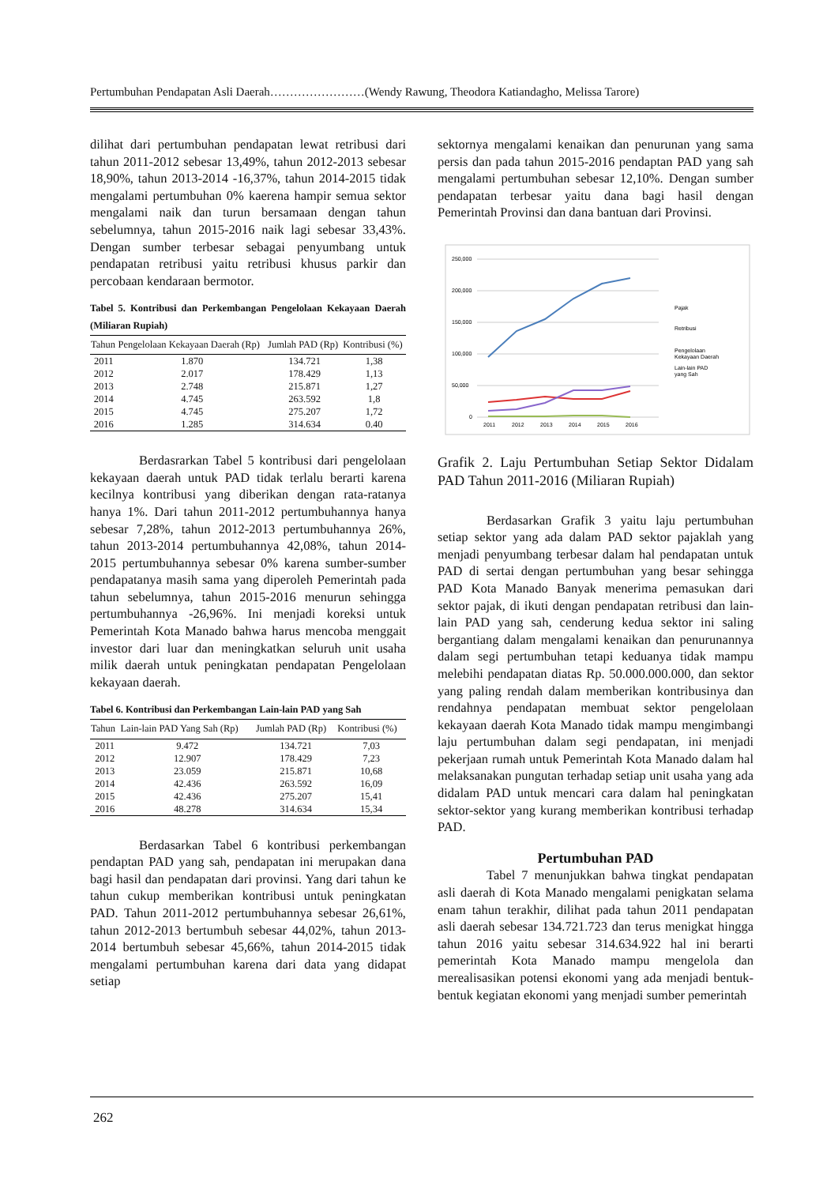Pertumbuhan Pendapatan Asli Daerah……………………(Wendy Rawung, Theodora Katiandagho, Melissa Tarore)
dilihat dari pertumbuhan pendapatan lewat retribusi dari tahun 2011-2012 sebesar 13,49%, tahun 2012-2013 sebesar 18,90%, tahun 2013-2014 -16,37%, tahun 2014-2015 tidak mengalami pertumbuhan 0% kaerena hampir semua sektor mengalami naik dan turun bersamaan dengan tahun sebelumnya, tahun 2015-2016 naik lagi sebesar 33,43%. Dengan sumber terbesar sebagai penyumbang untuk pendapatan retribusi yaitu retribusi khusus parkir dan percobaan kendaraan bermotor.
Tabel 5. Kontribusi dan Perkembangan Pengelolaan Kekayaan Daerah (Miliaran Rupiah)
| Tahun | Pengelolaan Kekayaan Daerah (Rp) | Jumlah PAD (Rp) | Kontribusi (%) |
| --- | --- | --- | --- |
| 2011 | 1.870 | 134.721 | 1,38 |
| 2012 | 2.017 | 178.429 | 1,13 |
| 2013 | 2.748 | 215.871 | 1,27 |
| 2014 | 4.745 | 263.592 | 1,8 |
| 2015 | 4.745 | 275.207 | 1,72 |
| 2016 | 1.285 | 314.634 | 0.40 |
Berdasrarkan Tabel 5 kontribusi dari pengelolaan kekayaan daerah untuk PAD tidak terlalu berarti karena kecilnya kontribusi yang diberikan dengan rata-ratanya hanya 1%. Dari tahun 2011-2012 pertumbuhannya hanya sebesar 7,28%, tahun 2012-2013 pertumbuhannya 26%, tahun 2013-2014 pertumbuhannya 42,08%, tahun 2014-2015 pertumbuhannya sebesar 0% karena sumber-sumber pendapatanya masih sama yang diperoleh Pemerintah pada tahun sebelumnya, tahun 2015-2016 menurun sehingga pertumbuhannya -26,96%. Ini menjadi koreksi untuk Pemerintah Kota Manado bahwa harus mencoba menggait investor dari luar dan meningkatkan seluruh unit usaha milik daerah untuk peningkatan pendapatan Pengelolaan kekayaan daerah.
Tabel 6. Kontribusi dan Perkembangan Lain-lain PAD yang Sah
| Tahun | Lain-lain PAD Yang Sah (Rp) | Jumlah PAD (Rp) | Kontribusi (%) |
| --- | --- | --- | --- |
| 2011 | 9.472 | 134.721 | 7,03 |
| 2012 | 12.907 | 178.429 | 7,23 |
| 2013 | 23.059 | 215.871 | 10,68 |
| 2014 | 42.436 | 263.592 | 16,09 |
| 2015 | 42.436 | 275.207 | 15,41 |
| 2016 | 48.278 | 314.634 | 15,34 |
Berdasarkan Tabel 6 kontribusi perkembangan pendaptan PAD yang sah, pendapatan ini merupakan dana bagi hasil dan pendapatan dari provinsi. Yang dari tahun ke tahun cukup memberikan kontribusi untuk peningkatan PAD. Tahun 2011-2012 pertumbuhannya sebesar 26,61%, tahun 2012-2013 bertumbuh sebesar 44,02%, tahun 2013-2014 bertumbuh sebesar 45,66%, tahun 2014-2015 tidak mengalami pertumbuhan karena dari data yang didapat setiap
sektornya mengalami kenaikan dan penurunan yang sama persis dan pada tahun 2015-2016 pendaptan PAD yang sah mengalami pertumbuhan sebesar 12,10%. Dengan sumber pendapatan terbesar yaitu dana bagi hasil dengan Pemerintah Provinsi dan dana bantuan dari Provinsi.
250,000
200,000
150,000
100,000
50,000
0
2011
2012
2013
2014
2015
2016
Pajak
Retribusi
Pengelolaan
Kekayaan Daerah
Lain-lain PAD
yang Sah
Grafik 2. Laju Pertumbuhan Setiap Sektor Didalam PAD Tahun 2011-2016 (Miliaran Rupiah)
Berdasarkan Grafik 3 yaitu laju pertumbuhan setiap sektor yang ada dalam PAD sektor pajaklah yang menjadi penyumbang terbesar dalam hal pendapatan untuk PAD di sertai dengan pertumbuhan yang besar sehingga PAD Kota Manado Banyak menerima pemasukan dari sektor pajak, di ikuti dengan pendapatan retribusi dan lain-lain PAD yang sah, cenderung kedua sektor ini saling bergantiang dalam mengalami kenaikan dan penurunannya dalam segi pertumbuhan tetapi keduanya tidak mampu melebihi pendapatan diatas Rp. 50.000.000.000, dan sektor yang paling rendah dalam memberikan kontribusinya dan rendahnya pendapatan membuat sektor pengelolaan kekayaan daerah Kota Manado tidak mampu mengimbangi laju pertumbuhan dalam segi pendapatan, ini menjadi pekerjaan rumah untuk Pemerintah Kota Manado dalam hal melaksanakan pungutan terhadap setiap unit usaha yang ada didalam PAD untuk mencari cara dalam hal peningkatan sektor-sektor yang kurang memberikan kontribusi terhadap PAD.
Pertumbuhan PAD
Tabel 7 menunjukkan bahwa tingkat pendapatan asli daerah di Kota Manado mengalami penigkatan selama enam tahun terakhir, dilihat pada tahun 2011 pendapatan asli daerah sebesar 134.721.723 dan terus menigkat hingga tahun 2016 yaitu sebesar 314.634.922 hal ini berarti pemerintah Kota Manado mampu mengelola dan merealisasikan potensi ekonomi yang ada menjadi bentuk-bentuk kegiatan ekonomi yang menjadi sumber pemerintah
262